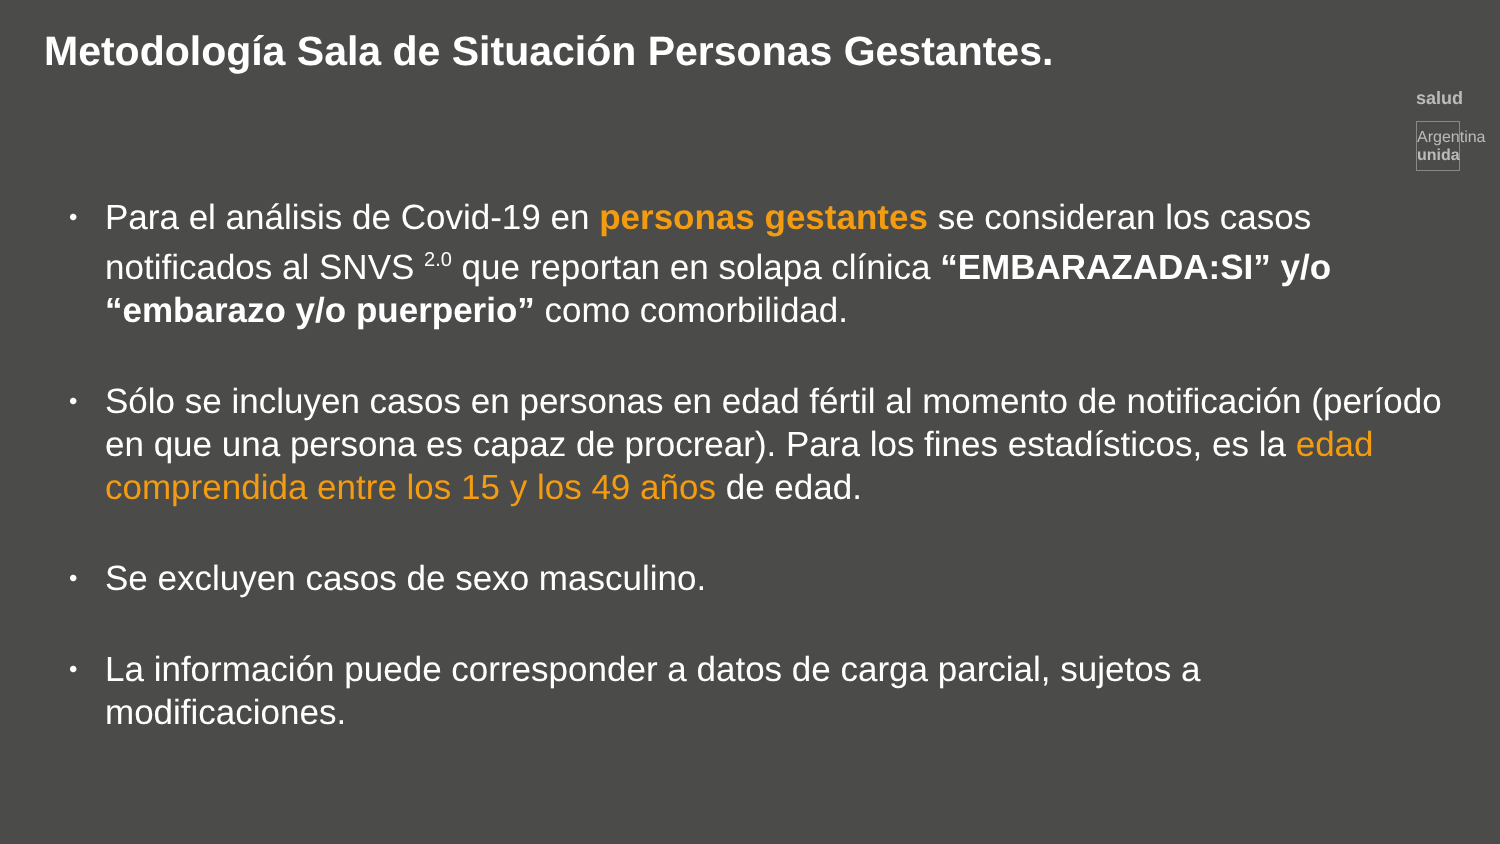Metodología Sala de Situación Personas Gestantes.
salud
Argentina unida
• Para el análisis de Covid-19 en personas gestantes se consideran los casos notificados al SNVS <sup>2.0</sup> que reportan en solapa clínica “EMBARAZADA:SI” y/o “embarazo y/o puerperio” como comorbilidad.
• Sólo se incluyen casos en personas en edad fértil al momento de notificación (período en que una persona es capaz de procrear). Para los fines estadísticos, es la edad comprendida entre los 15 y los 49 años de edad.
• Se excluyen casos de sexo masculino.
• La información puede corresponder a datos de carga parcial, sujetos a modificaciones.